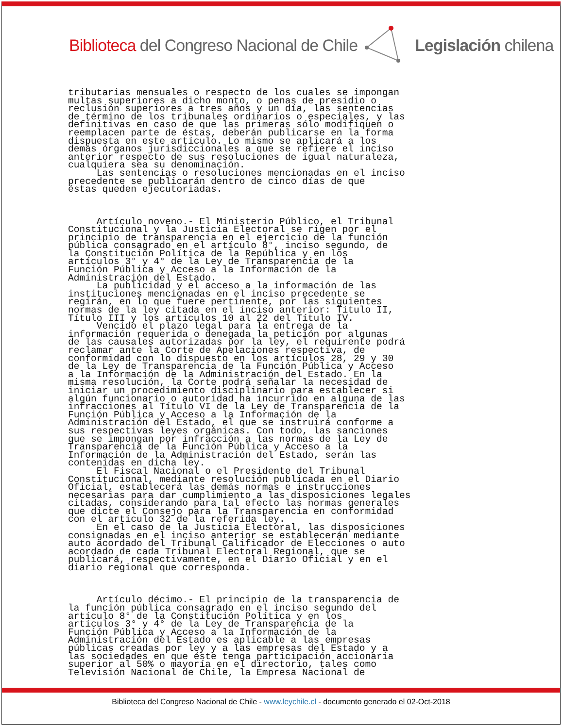Biblioteca del Congreso Nacional de Chile Legislación chilena
tributarias mensuales o respecto de los cuales se impongan multas superiores a dicho monto, o penas de presidio o reclusión superiores a tres años y un día, las sentencias de término de los tribunales ordinarios o especiales, y las definitivas en caso de que las primeras sólo modifiquen o reemplacen parte de éstas, deberán publicarse en la forma dispuesta en este artículo. Lo mismo se aplicará a los demás órganos jurisdiccionales a que se refiere el inciso anterior respecto de sus resoluciones de igual naturaleza, cualquiera sea su denominación. Las sentencias o resoluciones mencionadas en el inciso precedente se publicarán dentro de cinco días de que éstas queden ejecutoriadas. Artículo noveno.- El Ministerio Público, el Tribunal Constitucional y la Justicia Electoral se rigen por el principio de transparencia en el ejercicio de la función pública consagrado en el artículo 8°, inciso segundo, de la Constitución Política de la República y en los artículos 3° y 4° de la Ley de Transparencia de la Función Pública y Acceso a la Información de la Administración del Estado. La publicidad y el acceso a la información de las instituciones mencionadas en el inciso precedente se regirán, en lo que fuere pertinente, por las siguientes normas de la ley citada en el inciso anterior: Título II, Título III y los artículos 10 al 22 del Título IV. Vencido el plazo legal para la entrega de la información requerida o denegada la petición por algunas de las causales autorizadas por la ley, el requirente podrá reclamar ante la Corte de Apelaciones respectiva, de conformidad con lo dispuesto en los artículos 28, 29 y 30 de la Ley de Transparencia de la Función Pública y Acceso a la Información de la Administración del Estado. En la misma resolución, la Corte podrá señalar la necesidad de iniciar un procedimiento disciplinario para establecer si algún funcionario o autoridad ha incurrido en alguna de las infracciones al Título VI de la Ley de Transparencia de la Función Pública y Acceso a la Información de la Administración del Estado, el que se instruirá conforme a sus respectivas leyes orgánicas. Con todo, las sanciones que se impongan por infracción a las normas de la Ley de Transparencia de la Función Pública y Acceso a la Información de la Administración del Estado, serán las contenidas en dicha ley. El Fiscal Nacional o el Presidente del Tribunal Constitucional, mediante resolución publicada en el Diario Oficial, establecerá las demás normas e instrucciones necesarias para dar cumplimiento a las disposiciones legales citadas, considerando para tal efecto las normas generales que dicte el Consejo para la Transparencia en conformidad con el artículo 32 de la referida ley. En el caso de la Justicia Electoral, las disposiciones consignadas en el inciso anterior se establecerán mediante auto acordado del Tribunal Calificador de Elecciones o auto acordado de cada Tribunal Electoral Regional, que se publicará, respectivamente, en el Diario Oficial y en el diario regional que corresponda. Artículo décimo.- El principio de la transparencia de la función pública consagrado en el inciso segundo del artículo 8° de la Constitución Política y en los artículos 3° y 4° de la Ley de Transparencia de la Función Pública y Acceso a la Información de la Administración del Estado es aplicable a las empresas públicas creadas por ley y a las empresas del Estado y a las sociedades en que éste tenga participación accionaria superior al 50% o mayoría en el directorio, tales como Televisión Nacional de Chile, la Empresa Nacional de
Biblioteca del Congreso Nacional de Chile - www.leychile.cl - documento generado el 02-Oct-2018